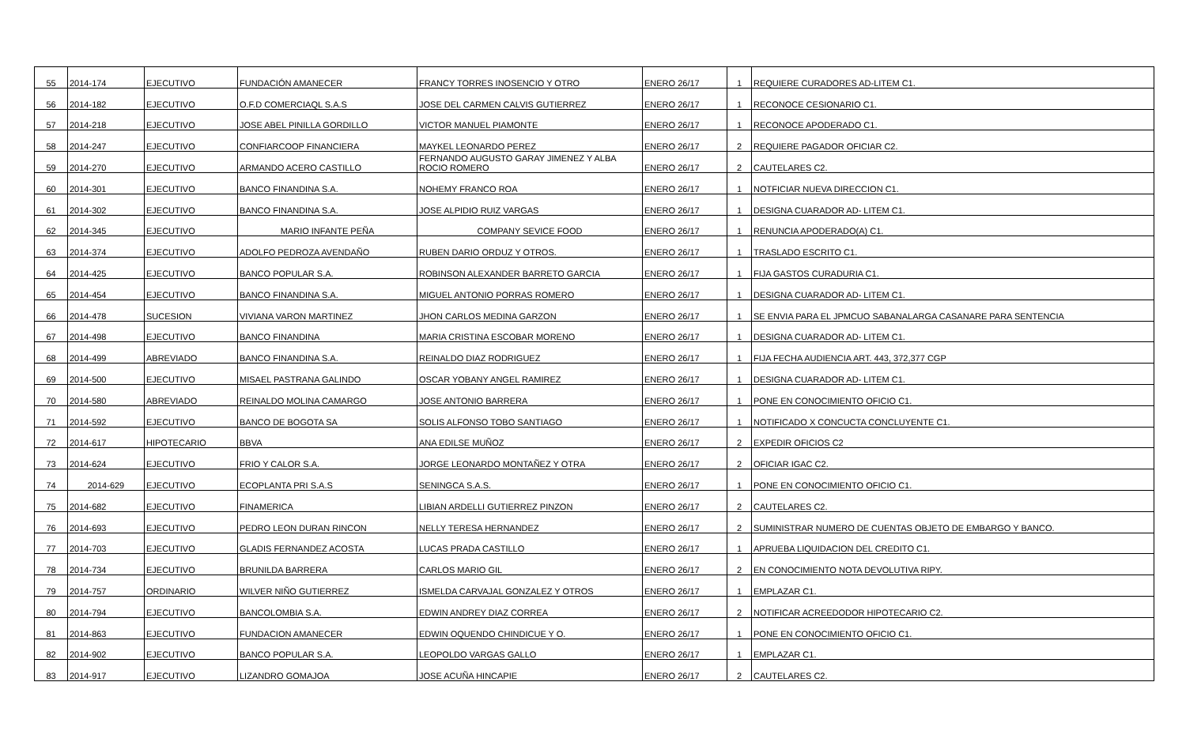| 55 | 2014-174 | EJECUTIVO | FUNDACIÓN AMANECER | FRANCY TORRES INOSENCIO Y OTRO | ENERO 26/17 | 1 | REQUIERE CURADORES AD-LITEM C1. |
| 56 | 2014-182 | EJECUTIVO | O.F.D COMERCIAQL S.A.S | JOSE DEL CARMEN CALVIS GUTIERREZ | ENERO 26/17 | 1 | RECONOCE CESIONARIO C1. |
| 57 | 2014-218 | EJECUTIVO | JOSE ABEL PINILLA GORDILLO | VICTOR MANUEL PIAMONTE | ENERO 26/17 | 1 | RECONOCE APODERADO C1. |
| 58 | 2014-247 | EJECUTIVO | CONFIARCOOP FINANCIERA | MAYKEL LEONARDO PEREZ | ENERO 26/17 | 2 | REQUIERE PAGADOR OFICIAR C2. |
| 59 | 2014-270 | EJECUTIVO | ARMANDO ACERO CASTILLO | FERNANDO AUGUSTO GARAY JIMENEZ Y ALBA ROCIO ROMERO | ENERO 26/17 | 2 | CAUTELARES C2. |
| 60 | 2014-301 | EJECUTIVO | BANCO FINANDINA S.A. | NOHEMY FRANCO ROA | ENERO 26/17 | 1 | NOTFICIAR NUEVA DIRECCION C1. |
| 61 | 2014-302 | EJECUTIVO | BANCO FINANDINA S.A. | JOSE ALPIDIO RUIZ VARGAS | ENERO 26/17 | 1 | DESIGNA CUARADOR AD- LITEM C1. |
| 62 | 2014-345 | EJECUTIVO | MARIO INFANTE PEÑA | COMPANY SEVICE FOOD | ENERO 26/17 | 1 | RENUNCIA APODERADO(A) C1. |
| 63 | 2014-374 | EJECUTIVO | ADOLFO PEDROZA AVENDAÑO | RUBEN DARIO ORDUZ Y OTROS. | ENERO 26/17 | 1 | TRASLADO ESCRITO C1. |
| 64 | 2014-425 | EJECUTIVO | BANCO POPULAR S.A. | ROBINSON ALEXANDER BARRETO GARCIA | ENERO 26/17 | 1 | FIJA GASTOS CURADURIA C1. |
| 65 | 2014-454 | EJECUTIVO | BANCO FINANDINA S.A. | MIGUEL ANTONIO PORRAS ROMERO | ENERO 26/17 | 1 | DESIGNA CUARADOR AD- LITEM C1. |
| 66 | 2014-478 | SUCESION | VIVIANA VARON MARTINEZ | JHON CARLOS MEDINA GARZON | ENERO 26/17 | 1 | SE ENVIA PARA EL JPMCUO SABANALARGA CASANARE PARA SENTENCIA |
| 67 | 2014-498 | EJECUTIVO | BANCO FINANDINA | MARIA CRISTINA ESCOBAR MORENO | ENERO 26/17 | 1 | DESIGNA CUARADOR AD- LITEM C1. |
| 68 | 2014-499 | ABREVIADO | BANCO FINANDINA S.A. | REINALDO DIAZ RODRIGUEZ | ENERO 26/17 | 1 | FIJA FECHA AUDIENCIA ART. 443, 372,377 CGP |
| 69 | 2014-500 | EJECUTIVO | MISAEL PASTRANA GALINDO | OSCAR YOBANY ANGEL RAMIREZ | ENERO 26/17 | 1 | DESIGNA CUARADOR AD- LITEM C1. |
| 70 | 2014-580 | ABREVIADO | REINALDO MOLINA CAMARGO | JOSE ANTONIO BARRERA | ENERO 26/17 | 1 | PONE EN CONOCIMIENTO OFICIO C1. |
| 71 | 2014-592 | EJECUTIVO | BANCO DE BOGOTA SA | SOLIS ALFONSO TOBO SANTIAGO | ENERO 26/17 | 1 | NOTIFICADO X CONCUCTA CONCLUYENTE C1. |
| 72 | 2014-617 | HIPOTECARIO | BBVA | ANA EDILSE MUÑOZ | ENERO 26/17 | 2 | EXPEDIR OFICIOS C2 |
| 73 | 2014-624 | EJECUTIVO | FRIO Y CALOR S.A. | JORGE LEONARDO MONTAÑEZ Y OTRA | ENERO 26/17 | 2 | OFICIAR IGAC C2. |
| 74 | 2014-629 | EJECUTIVO | ECOPLANTA PRI S.A.S | SENINGCA S.A.S. | ENERO 26/17 | 1 | PONE EN CONOCIMIENTO OFICIO C1. |
| 75 | 2014-682 | EJECUTIVO | FINAMERICA | LIBIAN ARDELLI GUTIERREZ PINZON | ENERO 26/17 | 2 | CAUTELARES C2. |
| 76 | 2014-693 | EJECUTIVO | PEDRO LEON DURAN RINCON | NELLY TERESA HERNANDEZ | ENERO 26/17 | 2 | SUMINISTRAR NUMERO DE CUENTAS OBJETO DE EMBARGO Y BANCO. |
| 77 | 2014-703 | EJECUTIVO | GLADIS FERNANDEZ ACOSTA | LUCAS PRADA CASTILLO | ENERO 26/17 | 1 | APRUEBA LIQUIDACION DEL CREDITO C1. |
| 78 | 2014-734 | EJECUTIVO | BRUNILDA BARRERA | CARLOS MARIO GIL | ENERO 26/17 | 2 | EN CONOCIMIENTO NOTA DEVOLUTIVA RIPY. |
| 79 | 2014-757 | ORDINARIO | WILVER NIÑO GUTIERREZ | ISMELDA CARVAJAL GONZALEZ Y OTROS | ENERO 26/17 | 1 | EMPLAZAR C1. |
| 80 | 2014-794 | EJECUTIVO | BANCOLOMBIA S.A. | EDWIN ANDREY DIAZ CORREA | ENERO 26/17 | 2 | NOTIFICAR ACREEDODOR HIPOTECARIO C2. |
| 81 | 2014-863 | EJECUTIVO | FUNDACION AMANECER | EDWIN OQUENDO CHINDICUE Y O. | ENERO 26/17 | 1 | PONE EN CONOCIMIENTO OFICIO C1. |
| 82 | 2014-902 | EJECUTIVO | BANCO POPULAR S.A. | LEOPOLDO VARGAS GALLO | ENERO 26/17 | 1 | EMPLAZAR C1. |
| 83 | 2014-917 | EJECUTIVO | LIZANDRO GOMAJOA | JOSE ACUÑA HINCAPIE | ENERO 26/17 | 2 | CAUTELARES C2. |